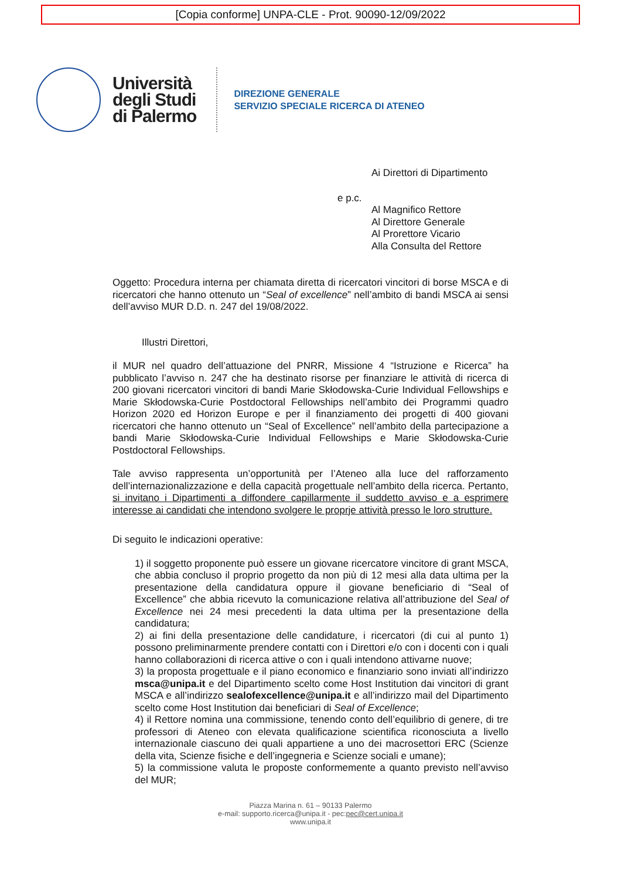[Copia conforme] UNPA-CLE - Prot. 90090-12/09/2022
Università
degli Studi
di Palermo
DIREZIONE GENERALE
SERVIZIO SPECIALE RICERCA DI ATENEO
Ai Direttori di Dipartimento
e p.c.
Al Magnifico Rettore
Al Direttore Generale
Al Prorettore Vicario
Alla Consulta del Rettore
Oggetto: Procedura interna per chiamata diretta di ricercatori vincitori di borse MSCA e di ricercatori che hanno ottenuto un “Seal of excellence” nell’ambito di bandi MSCA ai sensi dell’avviso MUR D.D. n. 247 del 19/08/2022.
Illustri Direttori,
il MUR nel quadro dell’attuazione del PNRR, Missione 4 “Istruzione e Ricerca” ha pubblicato l’avviso n. 247 che ha destinato risorse per finanziare le attività di ricerca di 200 giovani ricercatori vincitori di bandi Marie Skłodowska-Curie Individual Fellowships e Marie Skłodowska-Curie Postdoctoral Fellowships nell’ambito dei Programmi quadro Horizon 2020 ed Horizon Europe e per il finanziamento dei progetti di 400 giovani ricercatori che hanno ottenuto un “Seal of Excellence” nell’ambito della partecipazione a bandi Marie Skłodowska-Curie Individual Fellowships e Marie Skłodowska-Curie Postdoctoral Fellowships.
Tale avviso rappresenta un’opportunità per l’Ateneo alla luce del rafforzamento dell’internazionalizzazione e della capacità progettuale nell’ambito della ricerca. Pertanto, si invitano i Dipartimenti a diffondere capillarmente il suddetto avviso e a esprimere interesse ai candidati che intendono svolgere le proprje attività presso le loro strutture.
Di seguito le indicazioni operative:
1) il soggetto proponente può essere un giovane ricercatore vincitore di grant MSCA, che abbia concluso il proprio progetto da non più di 12 mesi alla data ultima per la presentazione della candidatura oppure il giovane beneficiario di “Seal of Excellence” che abbia ricevuto la comunicazione relativa all’attribuzione del Seal of Excellence nei 24 mesi precedenti la data ultima per la presentazione della candidatura;
2) ai fini della presentazione delle candidature, i ricercatori (di cui al punto 1) possono preliminarmente prendere contatti con i Direttori e/o con i docenti con i quali hanno collaborazioni di ricerca attive o con i quali intendono attivarne nuove;
3) la proposta progettuale e il piano economico e finanziario sono inviati all’indirizzo msca@unipa.it e del Dipartimento scelto come Host Institution dai vincitori di grant MSCA e all’indirizzo sealofexcellence@unipa.it e all’indirizzo mail del Dipartimento scelto come Host Institution dai beneficiari di Seal of Excellence;
4) il Rettore nomina una commissione, tenendo conto dell’equilibrio di genere, di tre professori di Ateneo con elevata qualificazione scientifica riconosciuta a livello internazionale ciascuno dei quali appartiene a uno dei macrosettori ERC (Scienze della vita, Scienze fisiche e dell’ingegneria e Scienze sociali e umane);
5) la commissione valuta le proposte conformemente a quanto previsto nell’avviso del MUR;
Piazza Marina n. 61 – 90133 Palermo
e-mail: supporto.ricerca@unipa.it - pec:pec@cert.unipa.it
www.unipa.it